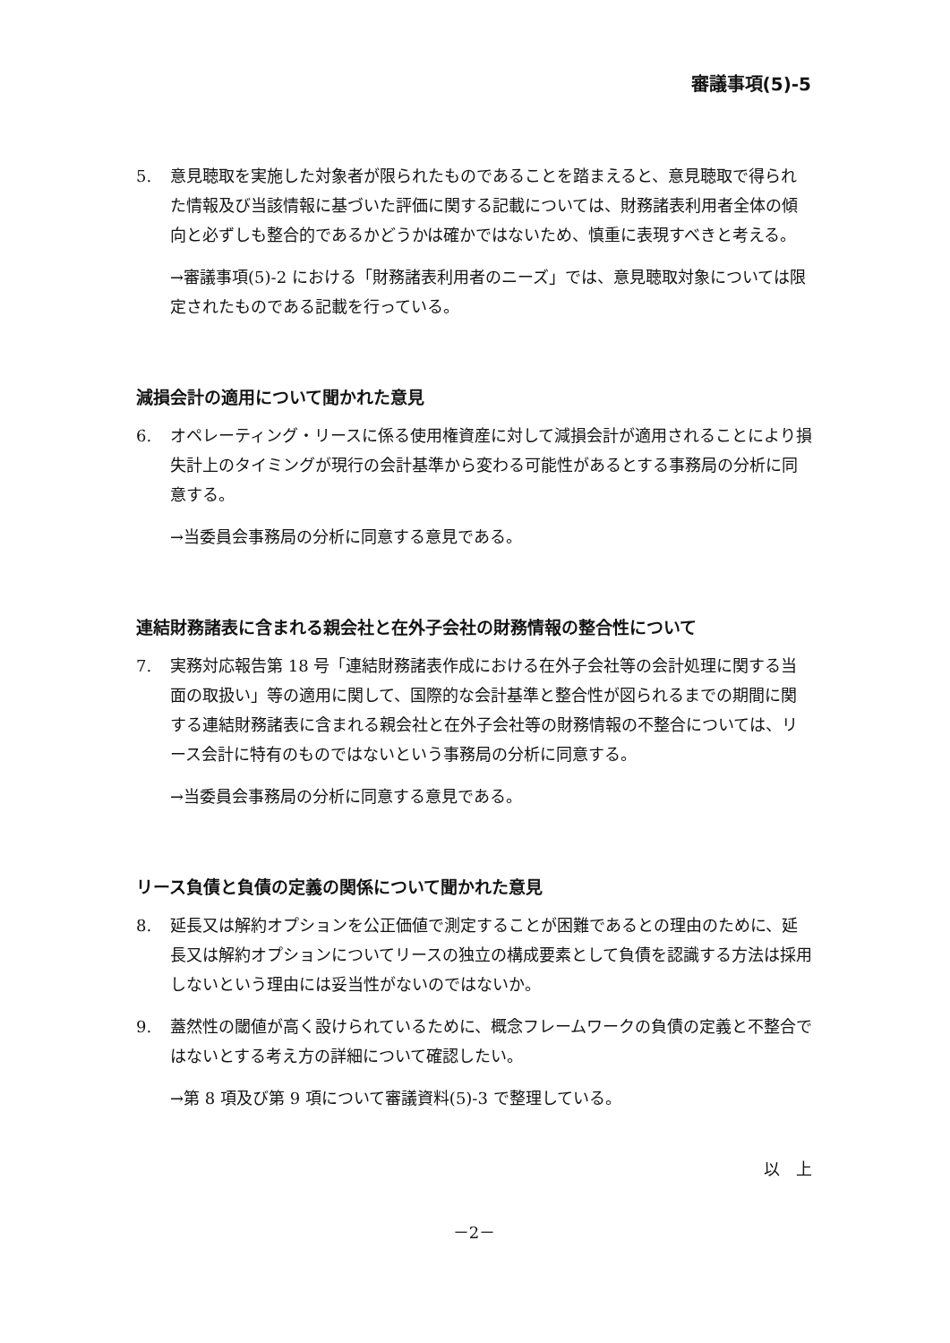審議事項(5)-5
5. 意見聴取を実施した対象者が限られたものであることを踏まえると、意見聴取で得られた情報及び当該情報に基づいた評価に関する記載については、財務諸表利用者全体の傾向と必ずしも整合的であるかどうかは確かではないため、慎重に表現すべきと考える。
→審議事項(5)-2 における「財務諸表利用者のニーズ」では、意見聴取対象については限定されたものである記載を行っている。
減損会計の適用について聞かれた意見
6. オペレーティング・リースに係る使用権資産に対して減損会計が適用されることにより損失計上のタイミングが現行の会計基準から変わる可能性があるとする事務局の分析に同意する。
→当委員会事務局の分析に同意する意見である。
連結財務諸表に含まれる親会社と在外子会社の財務情報の整合性について
7. 実務対応報告第 18 号「連結財務諸表作成における在外子会社等の会計処理に関する当面の取扱い」等の適用に関して、国際的な会計基準と整合性が図られるまでの期間に関する連結財務諸表に含まれる親会社と在外子会社等の財務情報の不整合については、リース会計に特有のものではないという事務局の分析に同意する。
→当委員会事務局の分析に同意する意見である。
リース負債と負債の定義の関係について聞かれた意見
8. 延長又は解約オプションを公正価値で測定することが困難であるとの理由のために、延長又は解約オプションについてリースの独立の構成要素として負債を認識する方法は採用しないという理由には妥当性がないのではないか。
9. 蓋然性の閾値が高く設けられているために、概念フレームワークの負債の定義と不整合ではないとする考え方の詳細について確認したい。
→第 8 項及び第 9 項について審議資料(5)-3 で整理している。
以　上
－2－